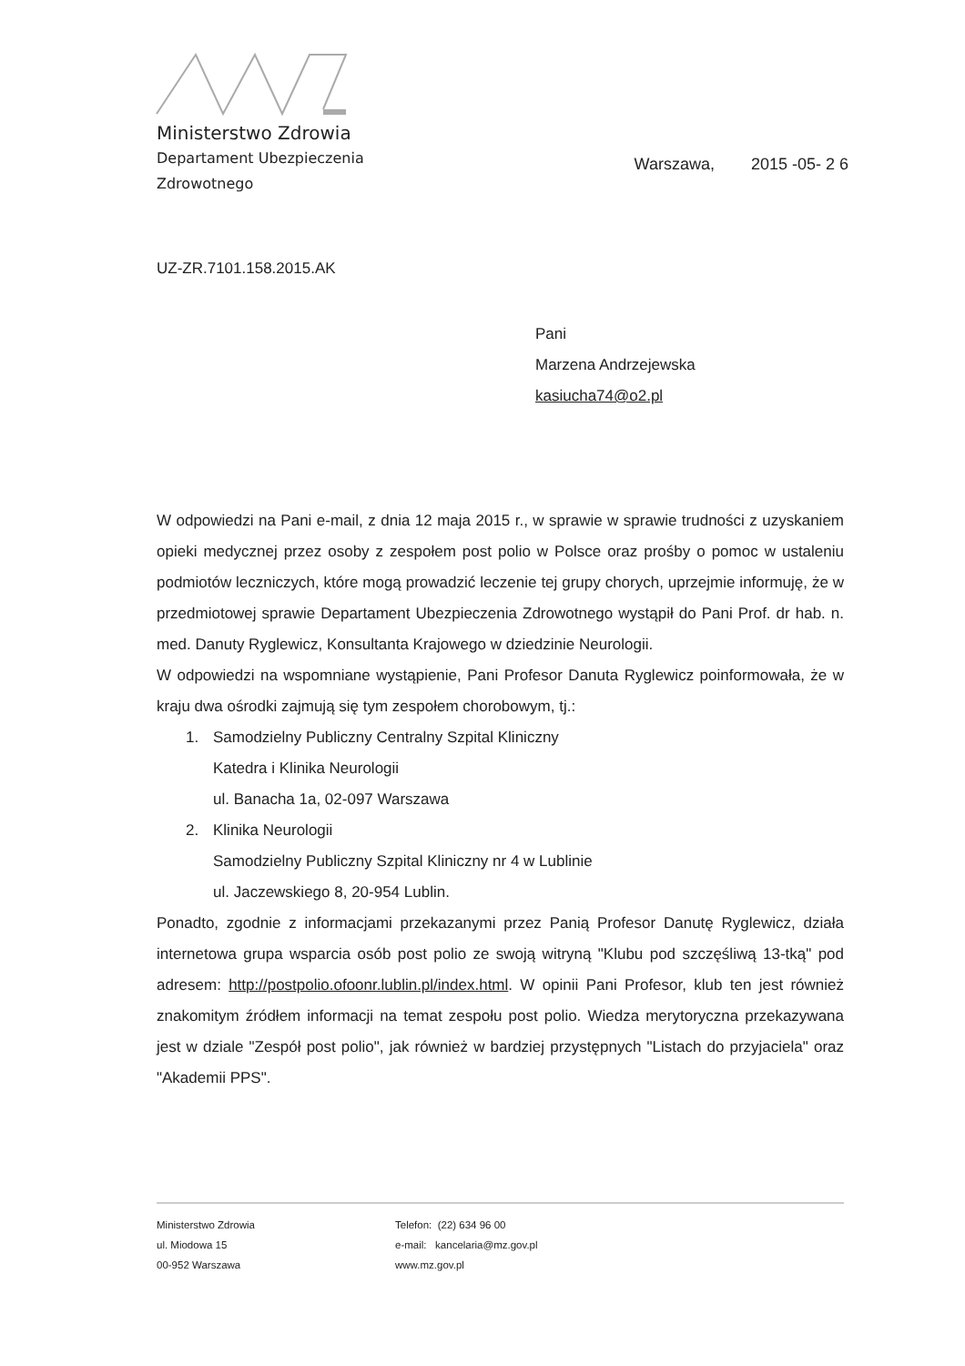Ministerstwo Zdrowia
Departament Ubezpieczenia
Zdrowotnego
Warszawa, 2015 -05- 2 6
UZ-ZR.7101.158.2015.AK
Pani
Marzena Andrzejewska
kasiucha74@o2.pl
W odpowiedzi na Pani e-mail, z dnia 12 maja 2015 r., w sprawie w sprawie trudności z uzyskaniem opieki medycznej przez osoby z zespołem post polio w Polsce oraz prośby o pomoc w ustaleniu podmiotów leczniczych, które mogą prowadzić leczenie tej grupy chorych, uprzejmie informuję, że w przedmiotowej sprawie Departament Ubezpieczenia Zdrowotnego wystąpił do Pani Prof. dr hab. n. med. Danuty Ryglewicz, Konsultanta Krajowego w dziedzinie Neurologii.
W odpowiedzi na wspomniane wystąpienie, Pani Profesor Danuta Ryglewicz poinformowała, że w kraju dwa ośrodki zajmują się tym zespołem chorobowym, tj.:
1. Samodzielny Publiczny Centralny Szpital Kliniczny
Katedra i Klinika Neurologii
ul. Banacha 1a, 02-097 Warszawa
2. Klinika Neurologii
Samodzielny Publiczny Szpital Kliniczny nr 4 w Lublinie
ul. Jaczewskiego 8, 20-954 Lublin.
Ponadto, zgodnie z informacjami przekazanymi przez Panią Profesor Danutę Ryglewicz, działa internetowa grupa wsparcia osób post polio ze swoją witryną "Klubu pod szczęśliwą 13-tką" pod adresem: http://postpolio.ofoonr.lublin.pl/index.html. W opinii Pani Profesor, klub ten jest również znakomitym źródłem informacji na temat zespołu post polio. Wiedza merytoryczna przekazywana jest w dziale "Zespół post polio", jak również w bardziej przystępnych "Listach do przyjaciela" oraz "Akademii PPS".
Ministerstwo Zdrowia
ul. Miodowa 15
00-952 Warszawa
Telefon: (22) 634 96 00
e-mail: kancelaria@mz.gov.pl
www.mz.gov.pl